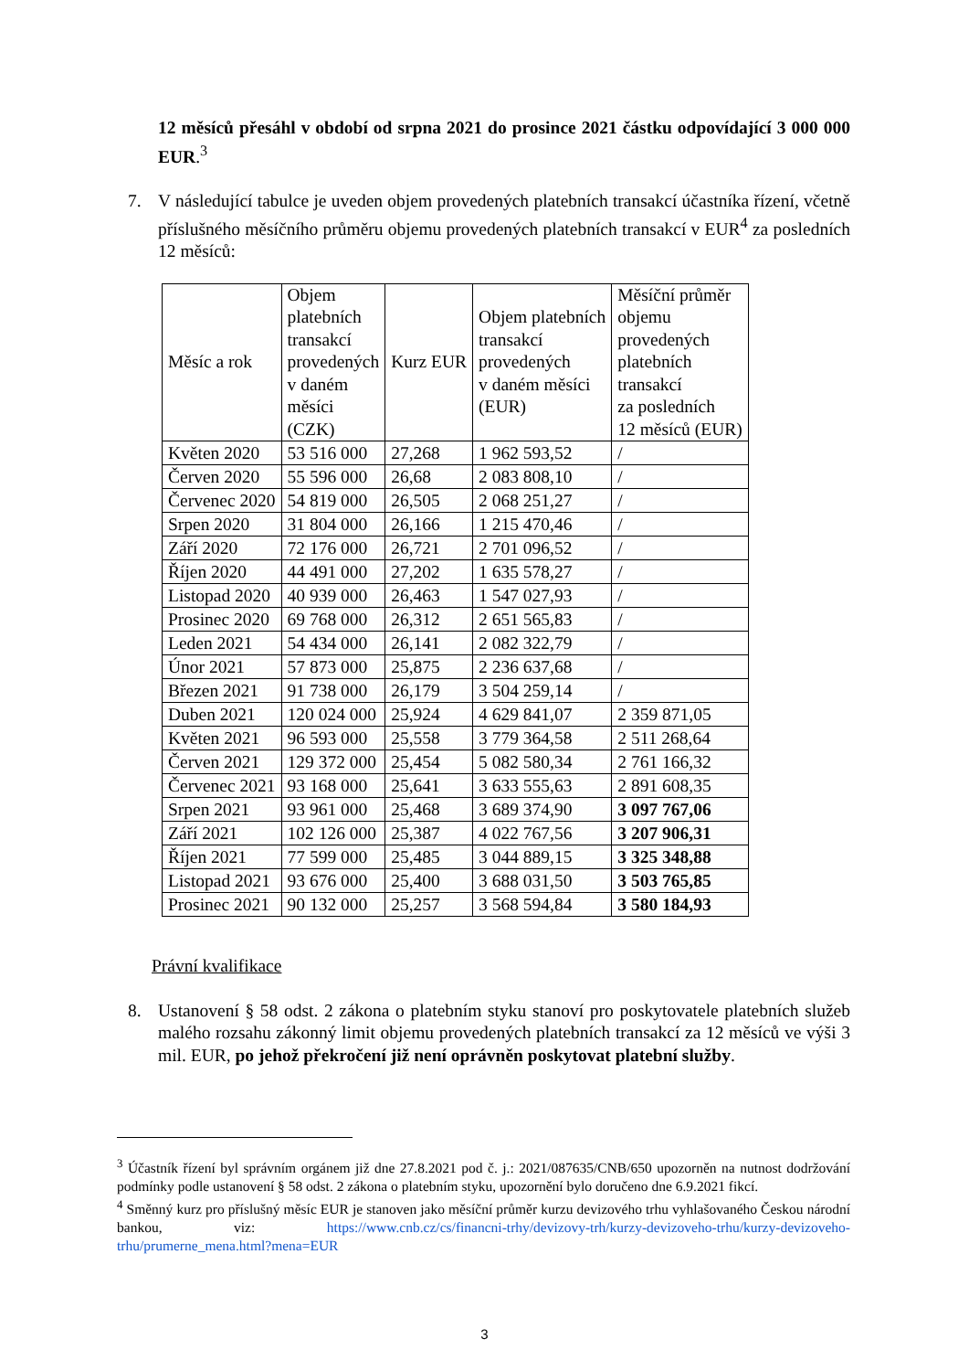12 měsíců přesáhl v období od srpna 2021 do prosince 2021 částku odpovídající 3 000 000 EUR.<sup>3</sup>
7. V následující tabulce je uveden objem provedených platebních transakcí účastníka řízení, včetně příslušného měsíčního průměru objemu provedených platebních transakcí v EUR<sup>4</sup> za posledních 12 měsíců:
| Měsíc a rok | Objem platebních transakcí provedených v daném měsíci (CZK) | Kurz EUR | Objem platebních transakcí provedených v daném měsíci (EUR) | Měsíční průměr objemu provedených platebních transakcí za posledních 12 měsíců (EUR) |
| --- | --- | --- | --- | --- |
| Květen 2020 | 53 516 000 | 27,268 | 1 962 593,52 | / |
| Červen 2020 | 55 596 000 | 26,68 | 2 083 808,10 | / |
| Červenec 2020 | 54 819 000 | 26,505 | 2 068 251,27 | / |
| Srpen 2020 | 31 804 000 | 26,166 | 1 215 470,46 | / |
| Září 2020 | 72 176 000 | 26,721 | 2 701 096,52 | / |
| Říjen 2020 | 44 491 000 | 27,202 | 1 635 578,27 | / |
| Listopad 2020 | 40 939 000 | 26,463 | 1 547 027,93 | / |
| Prosinec 2020 | 69 768 000 | 26,312 | 2 651 565,83 | / |
| Leden 2021 | 54 434 000 | 26,141 | 2 082 322,79 | / |
| Únor 2021 | 57 873 000 | 25,875 | 2 236 637,68 | / |
| Březen 2021 | 91 738 000 | 26,179 | 3 504 259,14 | / |
| Duben 2021 | 120 024 000 | 25,924 | 4 629 841,07 | 2 359 871,05 |
| Květen 2021 | 96 593 000 | 25,558 | 3 779 364,58 | 2 511 268,64 |
| Červen 2021 | 129 372 000 | 25,454 | 5 082 580,34 | 2 761 166,32 |
| Červenec 2021 | 93 168 000 | 25,641 | 3 633 555,63 | 2 891 608,35 |
| Srpen 2021 | 93 961 000 | 25,468 | 3 689 374,90 | 3 097 767,06 |
| Září 2021 | 102 126 000 | 25,387 | 4 022 767,56 | 3 207 906,31 |
| Říjen 2021 | 77 599 000 | 25,485 | 3 044 889,15 | 3 325 348,88 |
| Listopad 2021 | 93 676 000 | 25,400 | 3 688 031,50 | 3 503 765,85 |
| Prosinec 2021 | 90 132 000 | 25,257 | 3 568 594,84 | 3 580 184,93 |
Právní kvalifikace
8. Ustanovení § 58 odst. 2 zákona o platebním styku stanoví pro poskytovatele platebních služeb malého rozsahu zákonný limit objemu provedených platebních transakcí za 12 měsíců ve výši 3 mil. EUR, po jehož překročení již není oprávněn poskytovat platební služby.
<sup>3</sup> Účastník řízení byl správním orgánem již dne 27.8.2021 pod č. j.: 2021/087635/CNB/650 upozorněn na nutnost dodržování podmínky podle ustanovení § 58 odst. 2 zákona o platebním styku, upozornění bylo doručeno dne 6.9.2021 fikcí.
<sup>4</sup> Směnný kurz pro příslušný měsíc EUR je stanoven jako měsíční průměr kurzu devizového trhu vyhlašovaného Českou národní bankou, viz: https://www.cnb.cz/cs/financni-trhy/devizovy-trh/kurzy-devizoveho-trhu/kurzy-devizoveho-trhu/prumerne_mena.html?mena=EUR
3